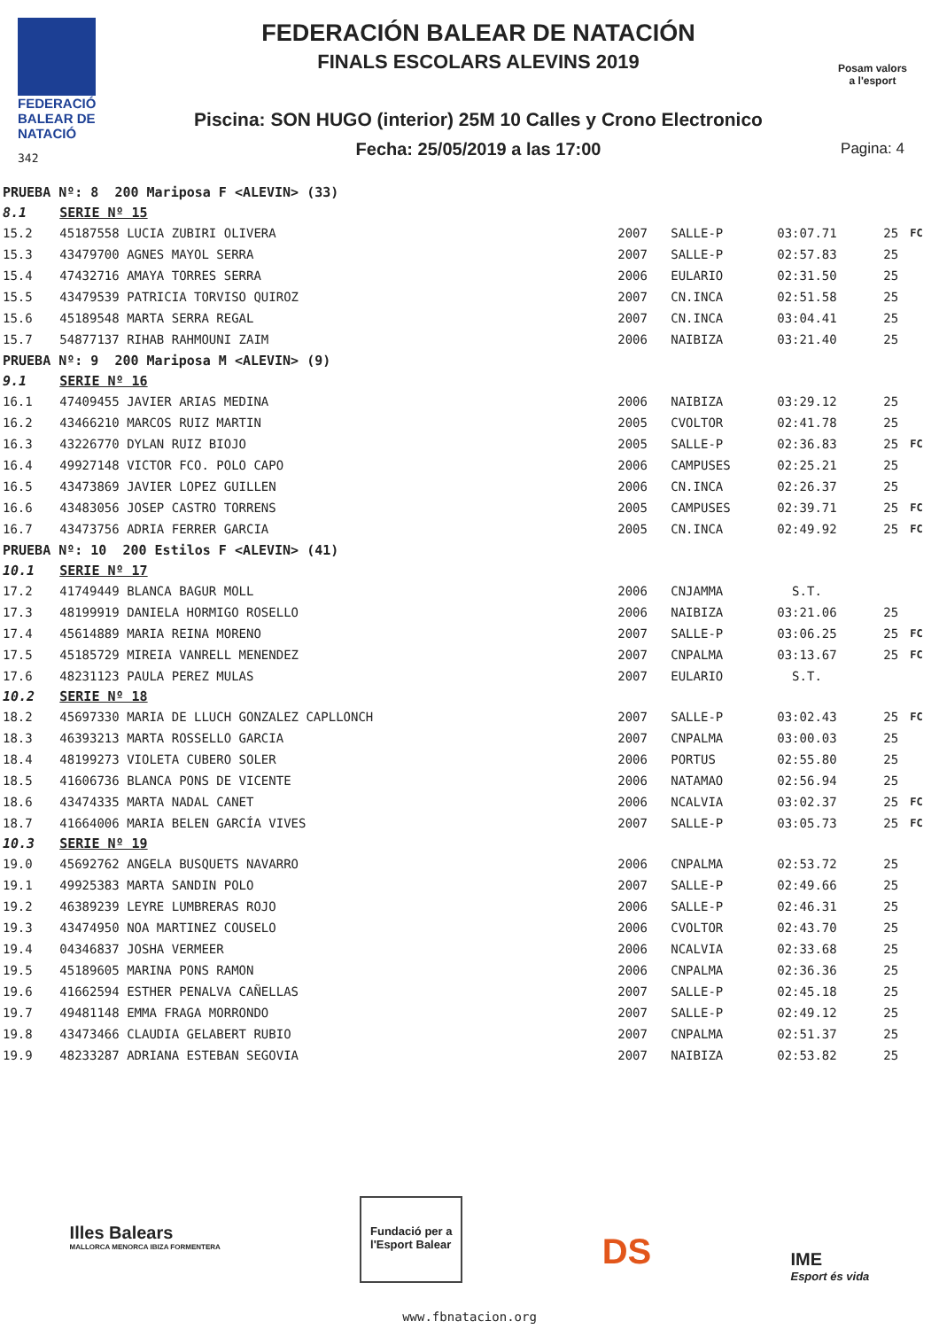FEDERACIÓ
BALEAR DE
NATACIÓ
342
FEDERACIÓN BALEAR DE NATACIÓN
FINALS ESCOLARS ALEVINS 2019
Piscina: SON HUGO (interior) 25M 10 Calles y Crono Electronico
Fecha: 25/05/2019 a las 17:00
Posam valors
a l'esport
Pagina: 4
| PRUEBA Nº: 8 200 Mariposa F <ALEVIN> (33) | | | | | | |
| 8.1 | SERIE Nº 15 | | | | | |
| 15.2 | 45187558 LUCIA ZUBIRI OLIVERA | 2007 | SALLE-P | 03:07.71 | 25 | FC |
| 15.3 | 43479700 AGNES MAYOL SERRA | 2007 | SALLE-P | 02:57.83 | 25 | |
| 15.4 | 47432716 AMAYA TORRES SERRA | 2006 | EULARIO | 02:31.50 | 25 | |
| 15.5 | 43479539 PATRICIA TORVISO QUIROZ | 2007 | CN.INCA | 02:51.58 | 25 | |
| 15.6 | 45189548 MARTA SERRA REGAL | 2007 | CN.INCA | 03:04.41 | 25 | |
| 15.7 | 54877137 RIHAB RAHMOUNI ZAIM | 2006 | NAIBIZA | 03:21.40 | 25 | |
| PRUEBA Nº: 9 200 Mariposa M <ALEVIN> (9) | | | | | | |
| 9.1 | SERIE Nº 16 | | | | | |
| 16.1 | 47409455 JAVIER ARIAS MEDINA | 2006 | NAIBIZA | 03:29.12 | 25 | |
| 16.2 | 43466210 MARCOS RUIZ MARTIN | 2005 | CVOLTOR | 02:41.78 | 25 | |
| 16.3 | 43226770 DYLAN RUIZ BIOJO | 2005 | SALLE-P | 02:36.83 | 25 | FC |
| 16.4 | 49927148 VICTOR FCO. POLO CAPO | 2006 | CAMPUSES | 02:25.21 | 25 | |
| 16.5 | 43473869 JAVIER LOPEZ GUILLEN | 2006 | CN.INCA | 02:26.37 | 25 | |
| 16.6 | 43483056 JOSEP CASTRO TORRENS | 2005 | CAMPUSES | 02:39.71 | 25 | FC |
| 16.7 | 43473756 ADRIA FERRER GARCIA | 2005 | CN.INCA | 02:49.92 | 25 | FC |
| PRUEBA Nº: 10 200 Estilos F <ALEVIN> (41) | | | | | | |
| 10.1 | SERIE Nº 17 | | | | | |
| 17.2 | 41749449 BLANCA BAGUR MOLL | 2006 | CNJAMMA | S.T. | | |
| 17.3 | 48199919 DANIELA HORMIGO ROSELLO | 2006 | NAIBIZA | 03:21.06 | 25 | |
| 17.4 | 45614889 MARIA REINA MORENO | 2007 | SALLE-P | 03:06.25 | 25 | FC |
| 17.5 | 45185729 MIREIA VANRELL MENENDEZ | 2007 | CNPALMA | 03:13.67 | 25 | FC |
| 17.6 | 48231123 PAULA PEREZ MULAS | 2007 | EULARIO | S.T. | | |
| 10.2 | SERIE Nº 18 | | | | | |
| 18.2 | 45697330 MARIA DE LLUCH GONZALEZ CAPLLONCH | 2007 | SALLE-P | 03:02.43 | 25 | FC |
| 18.3 | 46393213 MARTA ROSSELLO GARCIA | 2007 | CNPALMA | 03:00.03 | 25 | |
| 18.4 | 48199273 VIOLETA CUBERO SOLER | 2006 | PORTUS | 02:55.80 | 25 | |
| 18.5 | 41606736 BLANCA PONS DE VICENTE | 2006 | NATAMAO | 02:56.94 | 25 | |
| 18.6 | 43474335 MARTA NADAL CANET | 2006 | NCALVIA | 03:02.37 | 25 | FC |
| 18.7 | 41664006 MARIA BELEN GARCÍA VIVES | 2007 | SALLE-P | 03:05.73 | 25 | FC |
| 10.3 | SERIE Nº 19 | | | | | |
| 19.0 | 45692762 ANGELA BUSQUETS NAVARRO | 2006 | CNPALMA | 02:53.72 | 25 | |
| 19.1 | 49925383 MARTA SANDIN POLO | 2007 | SALLE-P | 02:49.66 | 25 | |
| 19.2 | 46389239 LEYRE LUMBRERAS ROJO | 2006 | SALLE-P | 02:46.31 | 25 | |
| 19.3 | 43474950 NOA MARTINEZ COUSELO | 2006 | CVOLTOR | 02:43.70 | 25 | |
| 19.4 | 04346837 JOSHA VERMEER | 2006 | NCALVIA | 02:33.68 | 25 | |
| 19.5 | 45189605 MARINA PONS RAMON | 2006 | CNPALMA | 02:36.36 | 25 | |
| 19.6 | 41662594 ESTHER PENALVA CAÑELLAS | 2007 | SALLE-P | 02:45.18 | 25 | |
| 19.7 | 49481148 EMMA FRAGA MORRONDO | 2007 | SALLE-P | 02:49.12 | 25 | |
| 19.8 | 43473466 CLAUDIA GELABERT RUBIO | 2007 | CNPALMA | 02:51.37 | 25 | |
| 19.9 | 48233287 ADRIANA ESTEBAN SEGOVIA | 2007 | NAIBIZA | 02:53.82 | 25 | |
Illes Balears
MALLORCA MENORCA IBIZA FORMENTERA
Fundació per a
l'Esport Balear
DS
IME
Esport és vida
www.fbnatacion.org